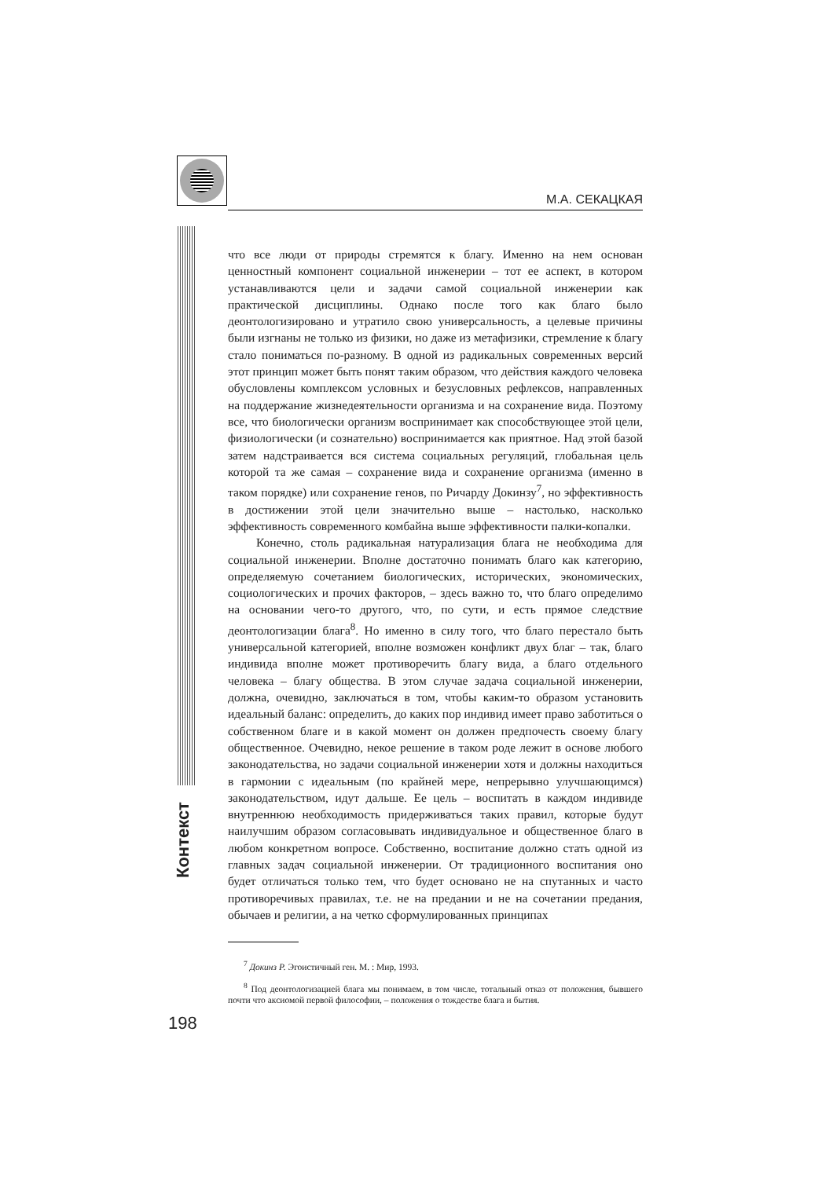М.А. СЕКАЦКАЯ
Контекст
что все люди от природы стремятся к благу. Именно на нем основан ценностный компонент социальной инженерии – тот ее аспект, в котором устанавливаются цели и задачи самой социальной инженерии как практической дисциплины. Однако после того как благо было деонтологизировано и утратило свою универсальность, а целевые причины были изгнаны не только из физики, но даже из метафизики, стремление к благу стало пониматься по-разному. В одной из радикальных современных версий этот принцип может быть понят таким образом, что действия каждого человека обусловлены комплексом условных и безусловных рефлексов, направленных на поддержание жизнедеятельности организма и на сохранение вида. Поэтому все, что биологически организм воспринимает как способствующее этой цели, физиологически (и сознательно) воспринимается как приятное. Над этой базой затем надстраивается вся система социальных регуляций, глобальная цель которой та же самая – сохранение вида и сохранение организма (именно в таком порядке) или сохранение генов, по Ричарду Докинзу<sup>7</sup>, но эффективность в достижении этой цели значительно выше – настолько, насколько эффективность современного комбайна выше эффективности палки-копалки.
Конечно, столь радикальная натурализация блага не необходима для социальной инженерии. Вполне достаточно понимать благо как категорию, определяемую сочетанием биологических, исторических, экономических, социологических и прочих факторов, – здесь важно то, что благо определимо на основании чего-то другого, что, по сути, и есть прямое следствие деонтологизации блага<sup>8</sup>. Но именно в силу того, что благо перестало быть универсальной категорией, вполне возможен конфликт двух благ – так, благо индивида вполне может противоречить благу вида, а благо отдельного человека – благу общества. В этом случае задача социальной инженерии, должна, очевидно, заключаться в том, чтобы каким-то образом установить идеальный баланс: определить, до каких пор индивид имеет право заботиться о собственном благе и в какой момент он должен предпочесть своему благу общественное. Очевидно, некое решение в таком роде лежит в основе любого законодательства, но задачи социальной инженерии хотя и должны находиться в гармонии с идеальным (по крайней мере, непрерывно улучшающимся) законодательством, идут дальше. Ее цель – воспитать в каждом индивиде внутреннюю необходимость придерживаться таких правил, которые будут наилучшим образом согласовывать индивидуальное и общественное благо в любом конкретном вопросе. Собственно, воспитание должно стать одной из главных задач социальной инженерии. От традиционного воспитания оно будет отличаться только тем, что будет основано не на спутанных и часто противоречивых правилах, т.е. не на предании и не на сочетании предания, обычаев и религии, а на четко сформулированных принципах
<sup>7</sup> Докинз Р. Эгоистичный ген. М. : Мир, 1993.
<sup>8</sup> Под деонтологизацией блага мы понимаем, в том числе, тотальный отказ от положения, бывшего почти что аксиомой первой философии, – положения о тождестве блага и бытия.
198